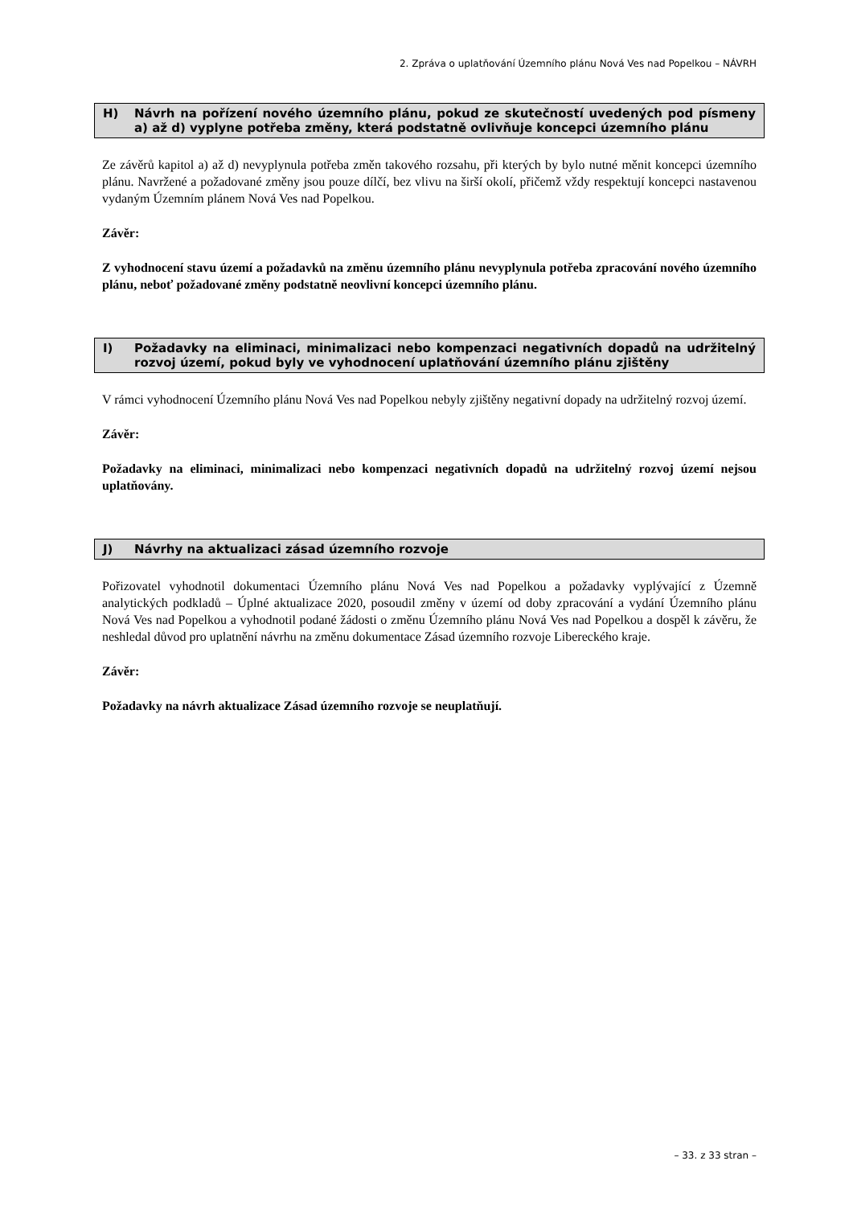2. Zpráva o uplatňování Územního plánu Nová Ves nad Popelkou – NÁVRH
H) Návrh na pořízení nového územního plánu, pokud ze skutečností uvedených pod písmeny a) až d) vyplyne potřeba změny, která podstatně ovlivňuje koncepci územního plánu
Ze závěrů kapitol a) až d) nevyplynula potřeba změn takového rozsahu, při kterých by bylo nutné měnit koncepci územního plánu. Navržené a požadované změny jsou pouze dílčí, bez vlivu na širší okolí, přičemž vždy respektují koncepci nastavenou vydaným Územním plánem Nová Ves nad Popelkou.
Závěr:
Z vyhodnocení stavu území a požadavků na změnu územního plánu nevyplynula potřeba zpracování nového územního plánu, neboť požadované změny podstatně neovlivní koncepci územního plánu.
I) Požadavky na eliminaci, minimalizaci nebo kompenzaci negativních dopadů na udržitelný rozvoj území, pokud byly ve vyhodnocení uplatňování územního plánu zjištěny
V rámci vyhodnocení Územního plánu Nová Ves nad Popelkou nebyly zjištěny negativní dopady na udržitelný rozvoj území.
Závěr:
Požadavky na eliminaci, minimalizaci nebo kompenzaci negativních dopadů na udržitelný rozvoj území nejsou uplatňovány.
J) Návrhy na aktualizaci zásad územního rozvoje
Pořizovatel vyhodnotil dokumentaci Územního plánu Nová Ves nad Popelkou a požadavky vyplývající z Územně analytických podkladů – Úplné aktualizace 2020, posoudil změny v území od doby zpracování a vydání Územního plánu Nová Ves nad Popelkou a vyhodnotil podané žádosti o změnu Územního plánu Nová Ves nad Popelkou a dospěl k závěru, že neshledal důvod pro uplatnění návrhu na změnu dokumentace Zásad územního rozvoje Libereckého kraje.
Závěr:
Požadavky na návrh aktualizace Zásad územního rozvoje se neuplatňují.
– 33. z 33 stran –